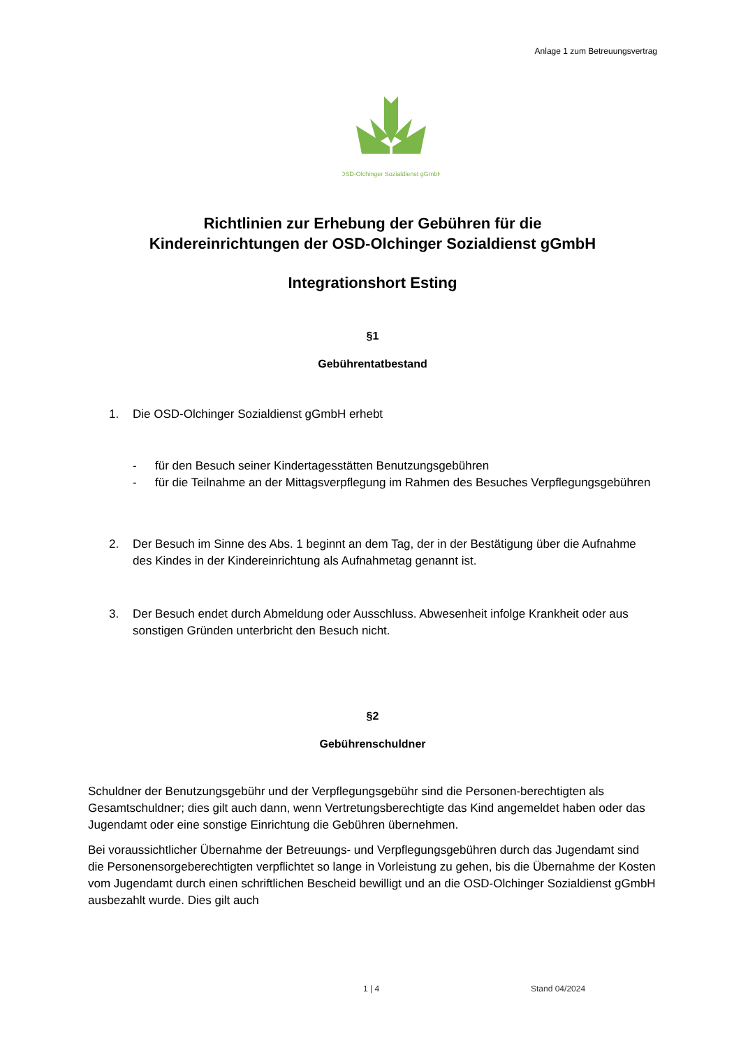Anlage 1 zum Betreuungsvertrag
OSD-Olchinger Sozialdienst gGmbH
Richtlinien zur Erhebung der Gebühren für die
Kindereinrichtungen der OSD-Olchinger Sozialdienst gGmbH
Integrationshort Esting
§1
Gebührentatbestand
1. Die OSD-Olchinger Sozialdienst gGmbH erhebt
- für den Besuch seiner Kindertagesstätten Benutzungsgebühren
- für die Teilnahme an der Mittagsverpflegung im Rahmen des Besuches Verpflegungsgebühren
2. Der Besuch im Sinne des Abs. 1 beginnt an dem Tag, der in der Bestätigung über die Aufnahme des Kindes in der Kindereinrichtung als Aufnahmetag genannt ist.
3. Der Besuch endet durch Abmeldung oder Ausschluss. Abwesenheit infolge Krankheit oder aus sonstigen Gründen unterbricht den Besuch nicht.
§2
Gebührenschuldner
Schuldner der Benutzungsgebühr und der Verpflegungsgebühr sind die Personen-berechtigten als Gesamtschuldner; dies gilt auch dann, wenn Vertretungsberechtigte das Kind angemeldet haben oder das Jugendamt oder eine sonstige Einrichtung die Gebühren übernehmen.
Bei voraussichtlicher Übernahme der Betreuungs- und Verpflegungsgebühren durch das Jugendamt sind die Personensorgeberechtigten verpflichtet so lange in Vorleistung zu gehen, bis die Übernahme der Kosten vom Jugendamt durch einen schriftlichen Bescheid bewilligt und an die OSD-Olchinger Sozialdienst gGmbH ausbezahlt wurde. Dies gilt auch
1 | 4 Stand 04/2024